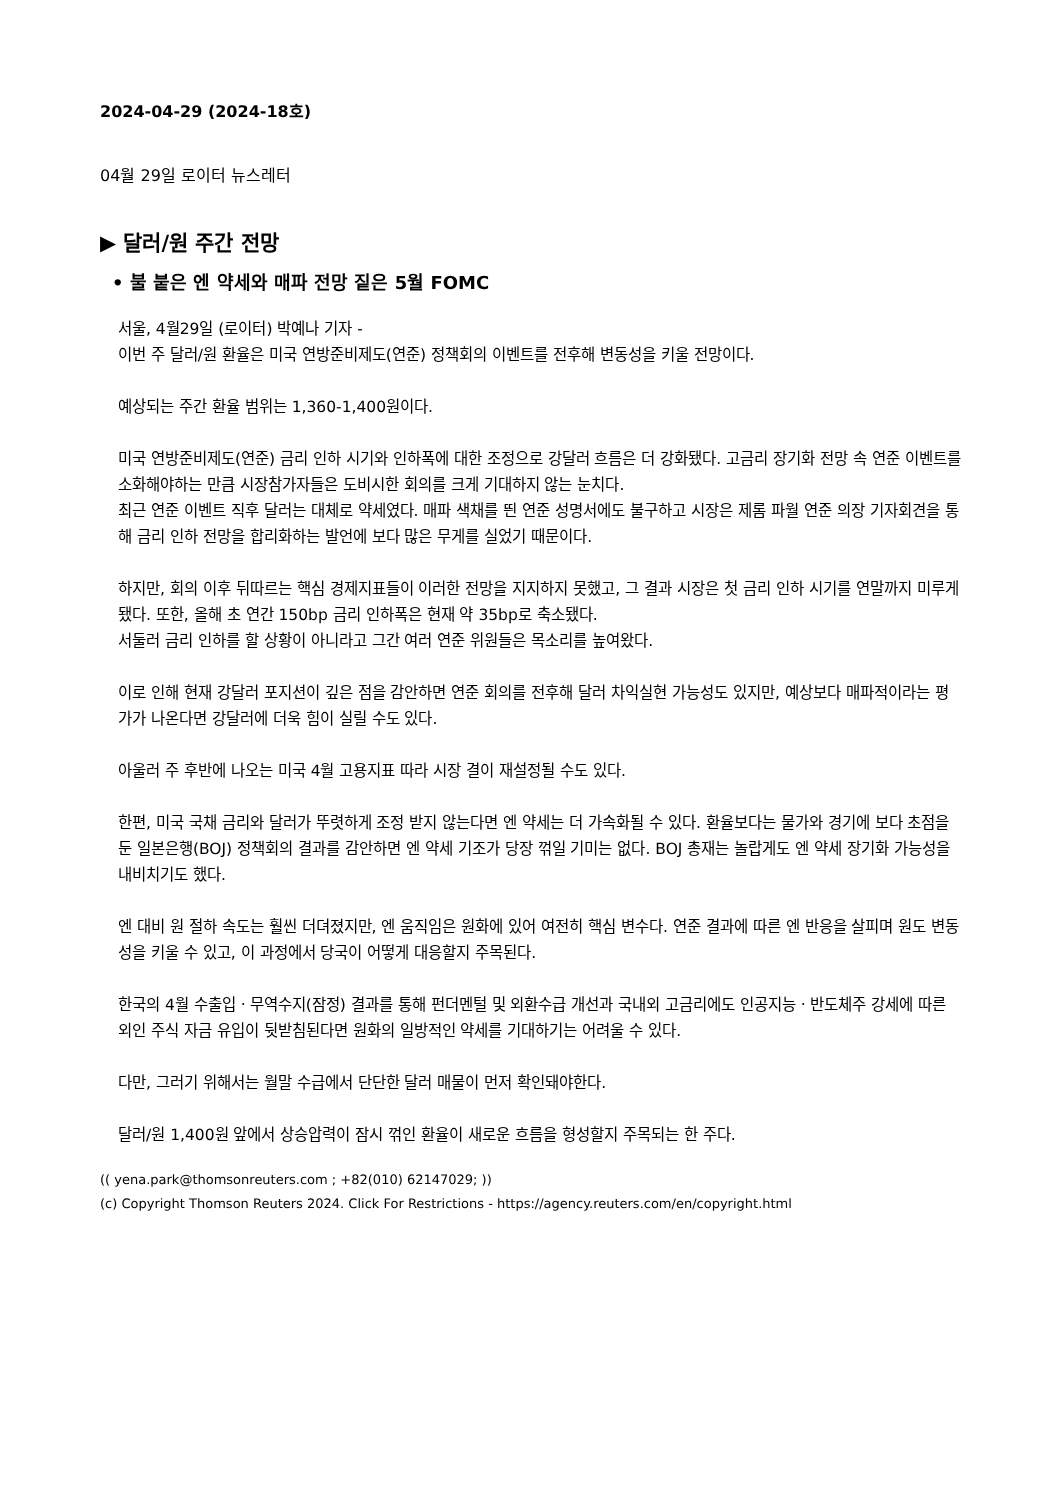2024-04-29 (2024-18호)
04월 29일 로이터 뉴스레터
▶ 달러/원 주간 전망
• 불 붙은 엔 약세와 매파 전망 짙은 5월 FOMC
서울, 4월29일 (로이터) 박예나 기자 -
이번 주 달러/원 환율은 미국 연방준비제도(연준) 정책회의 이벤트를 전후해 변동성을 키울 전망이다.
예상되는 주간 환율 범위는 1,360-1,400원이다.
미국 연방준비제도(연준) 금리 인하 시기와 인하폭에 대한 조정으로 강달러 흐름은 더 강화됐다. 고금리 장기화 전망 속 연준 이벤트를 소화해야하는 만큼 시장참가자들은 도비시한 회의를 크게 기대하지 않는 눈치다.
최근 연준 이벤트 직후 달러는 대체로 약세였다. 매파 색채를 띈 연준 성명서에도 불구하고 시장은 제롬 파월 연준 의장 기자회견을 통해 금리 인하 전망을 합리화하는 발언에 보다 많은 무게를 실었기 때문이다.
하지만, 회의 이후 뒤따르는 핵심 경제지표들이 이러한 전망을 지지하지 못했고, 그 결과 시장은 첫 금리 인하 시기를 연말까지 미루게 됐다. 또한, 올해 초 연간 150bp 금리 인하폭은 현재 약 35bp로 축소됐다.
서둘러 금리 인하를 할 상황이 아니라고 그간 여러 연준 위원들은 목소리를 높여왔다.
이로 인해 현재 강달러 포지션이 깊은 점을 감안하면 연준 회의를 전후해 달러 차익실현 가능성도 있지만, 예상보다 매파적이라는 평가가 나온다면 강달러에 더욱 힘이 실릴 수도 있다.
아울러 주 후반에 나오는 미국 4월 고용지표 따라 시장 결이 재설정될 수도 있다.
한편, 미국 국채 금리와 달러가 뚜렷하게 조정 받지 않는다면 엔 약세는 더 가속화될 수 있다. 환율보다는 물가와 경기에 보다 초점을 둔 일본은행(BOJ) 정책회의 결과를 감안하면 엔 약세 기조가 당장 꺾일 기미는 없다. BOJ 총재는 놀랍게도 엔 약세 장기화 가능성을 내비치기도 했다.
엔 대비 원 절하 속도는 훨씬 더뎌졌지만, 엔 움직임은 원화에 있어 여전히 핵심 변수다. 연준 결과에 따른 엔 반응을 살피며 원도 변동성을 키울 수 있고, 이 과정에서 당국이 어떻게 대응할지 주목된다.
한국의 4월 수출입ㆍ무역수지(잠정) 결과를 통해 펀더멘털 및 외환수급 개선과 국내외 고금리에도 인공지능ㆍ반도체주 강세에 따른 외인 주식 자금 유입이 뒷받침된다면 원화의 일방적인 약세를 기대하기는 어려울 수 있다.
다만, 그러기 위해서는 월말 수급에서 단단한 달러 매물이 먼저 확인돼야한다.
달러/원 1,400원 앞에서 상승압력이 잠시 꺾인 환율이 새로운 흐름을 형성할지 주목되는 한 주다.
(( yena.park@thomsonreuters.com ; +82(010) 62147029; ))
(c) Copyright Thomson Reuters 2024. Click For Restrictions - https://agency.reuters.com/en/copyright.html